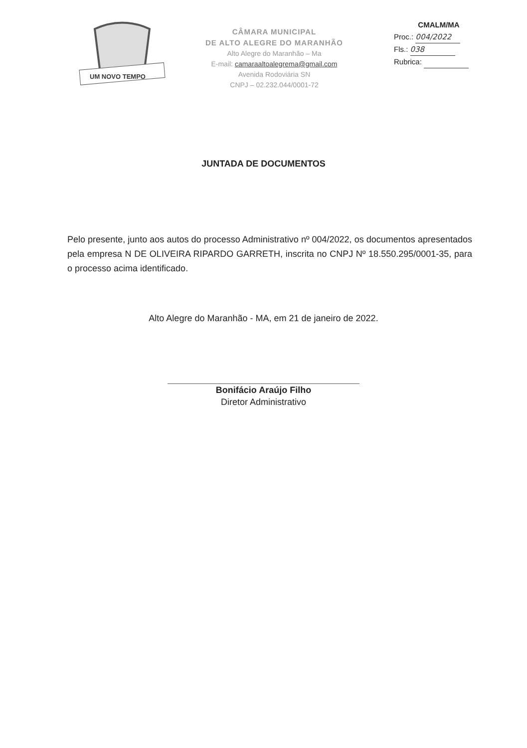UM NOVO TEMPO
CÂMARA MUNICIPAL
DE ALTO ALEGRE DO MARANHÃO
Alto Alegre do Maranhão – Ma
E-mail: camaraaltoalegrema@gmail.com
Avenida Rodoviária SN
CNPJ – 02.232.044/0001-72
CMALM/MA
Proc.: 004/2022
Fls.: 038
Rubrica:
JUNTADA DE DOCUMENTOS
Pelo presente, junto aos autos do processo Administrativo nº 004/2022, os documentos apresentados pela empresa N DE OLIVEIRA RIPARDO GARRETH, inscrita no CNPJ Nº 18.550.295/0001-35, para o processo acima identificado.
Alto Alegre do Maranhão - MA, em 21 de janeiro de 2022.
Bonifácio Araújo Filho
Diretor Administrativo